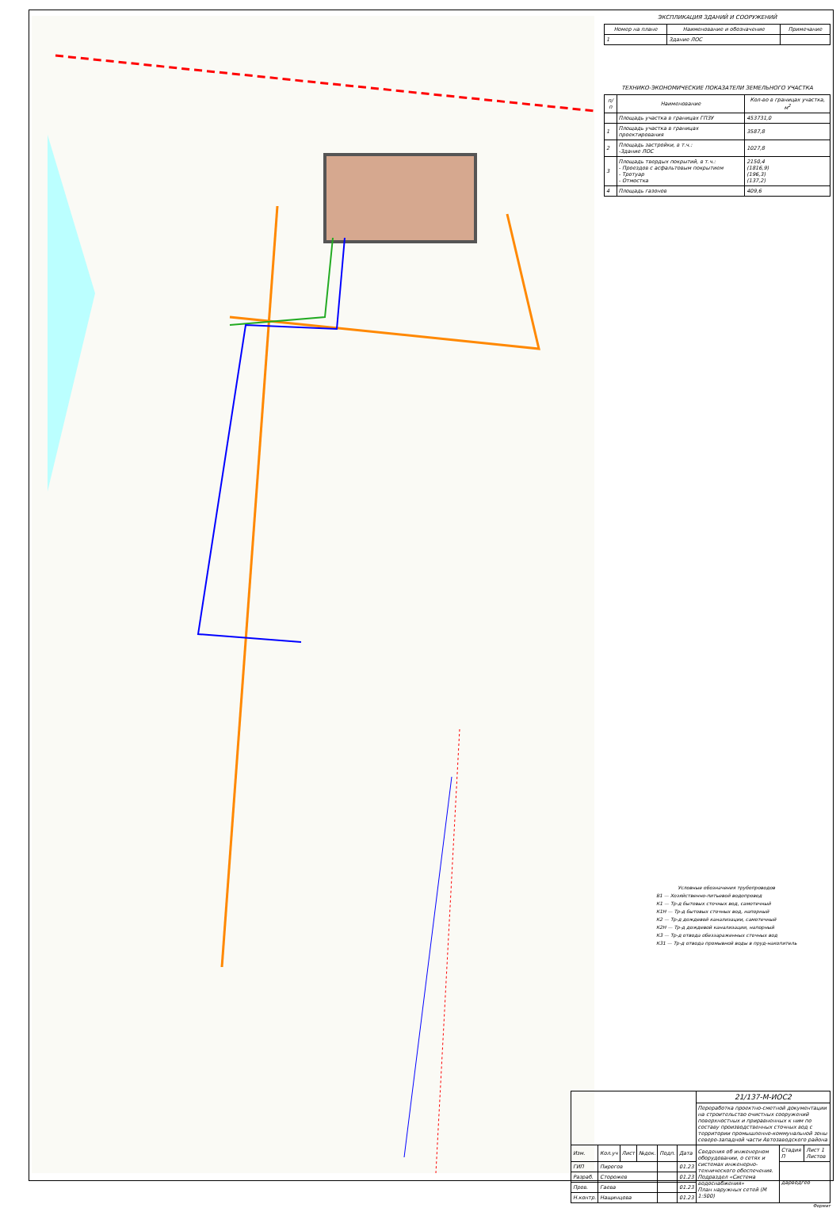ЭКСПЛИКАЦИЯ ЗДАНИЙ И СООРУЖЕНИЙ
| Номер на плане | Наименование и обозначение | Примечание |
| --- | --- | --- |
| 1 | Здание ЛОС | |
ТЕХНИКО-ЭКОНОМИЧЕСКИЕ ПОКАЗАТЕЛИ ЗЕМЕЛЬНОГО УЧАСТКА
| п/п | Наименование | Кол-во в границах участка, м<sup>2</sup> |
| --- | --- | --- |
| | Площадь участка в границах ГПЗУ | 453731,0 |
| 1 | Площадь участка в границах проектирования | 3587,8 |
| 2 | Площадь застройки, в т.ч.: -Здание ЛОС | 1027,8 |
| 3 | Площадь твердых покрытий, в т.ч.: - Проездов с асфальтовым покрытием - Тротуар - Отмостка | 2150,4 (1816,9) (196,3) (137,2) |
| 4 | Площадь газонов | 409,6 |
Условные обозначения трубопроводов
В1 — Хозяйственно-питьевой водопровод
К1 — Тр-д бытовых сточных вод, самотечный
К1Н — Тр-д бытовых сточных вод, напорный
К2 — Тр-д дождевой канализации, самотечный
К2Н — Тр-д дождевой канализации, напорный
К3 — Тр-д отвода обеззараженных сточных вод
К31 — Тр-д отвода промывной воды в пруд-накопитель
| | | | | | | 21/137-М-ИОС2 | | |
| | | | | | | Переработка проектно-сметной документации на строительство очистных сооружений поверхностных и приравненных к ним по составу производственных сточных вод с территории промышленно-коммунальной зоны северо-западной части Автозаводского района | | |
| Изм. | Кол.уч | Лист | №док. | Подп. | Дата | Сведения об инженерном оборудовании, о сетях и системах инженерно-технического обеспечения. Подраздел «Система водоснабжения» План наружных сетей (М 1:500) | Стадия П | Лист 1 Листов |
| ГИП | Пирогов | | | | 01.23 | | дарводгео | |
| Разраб. | Сторожев | | | | 01.23 | | | |
| Пров. | Гаева | | | | 01.23 | | | |
| Н.контр. | Нащинцова | | | | 01.23 | | | |
Формат